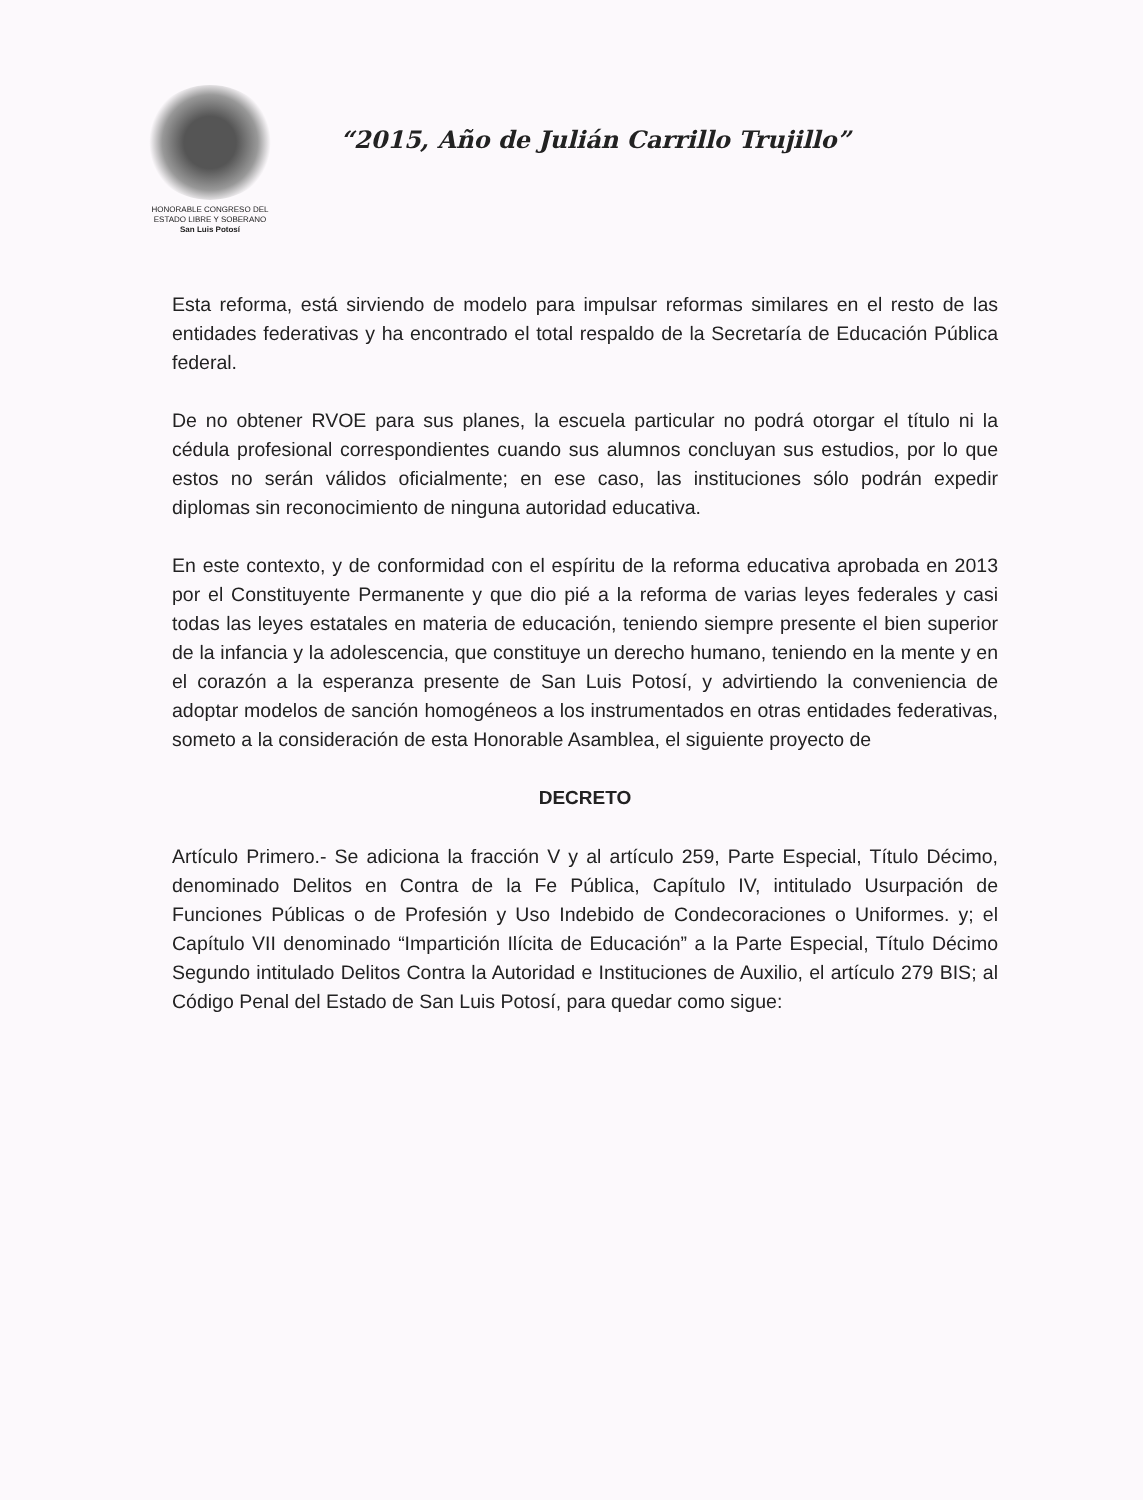HONORABLE CONGRESO DEL
ESTADO LIBRE Y SOBERANO
San Luis Potosí
“2015, Año de Julián Carrillo Trujillo”
Esta reforma, está sirviendo de modelo para impulsar reformas similares en el resto de las entidades federativas y ha encontrado el total respaldo de la Secretaría de Educación Pública federal.
De no obtener RVOE para sus planes, la escuela particular no podrá otorgar el título ni la cédula profesional correspondientes cuando sus alumnos concluyan sus estudios, por lo que estos no serán válidos oficialmente; en ese caso, las instituciones sólo podrán expedir diplomas sin reconocimiento de ninguna autoridad educativa.
En este contexto, y de conformidad con el espíritu de la reforma educativa aprobada en 2013 por el Constituyente Permanente y que dio pié a la reforma de varias leyes federales y casi todas las leyes estatales en materia de educación, teniendo siempre presente el bien superior de la infancia y la adolescencia, que constituye un derecho humano, teniendo en la mente y en el corazón a la esperanza presente de San Luis Potosí, y advirtiendo la conveniencia de adoptar modelos de sanción homogéneos a los instrumentados en otras entidades federativas, someto a la consideración de esta Honorable Asamblea, el siguiente proyecto de
DECRETO
Artículo Primero.- Se adiciona la fracción V y al artículo 259, Parte Especial, Título Décimo, denominado Delitos en Contra de la Fe Pública, Capítulo IV, intitulado Usurpación de Funciones Públicas o de Profesión y Uso Indebido de Condecoraciones o Uniformes. y; el Capítulo VII denominado “Impartición Ilícita de Educación” a la Parte Especial, Título Décimo Segundo intitulado Delitos Contra la Autoridad e Instituciones de Auxilio, el artículo 279 BIS; al Código Penal del Estado de San Luis Potosí, para quedar como sigue: